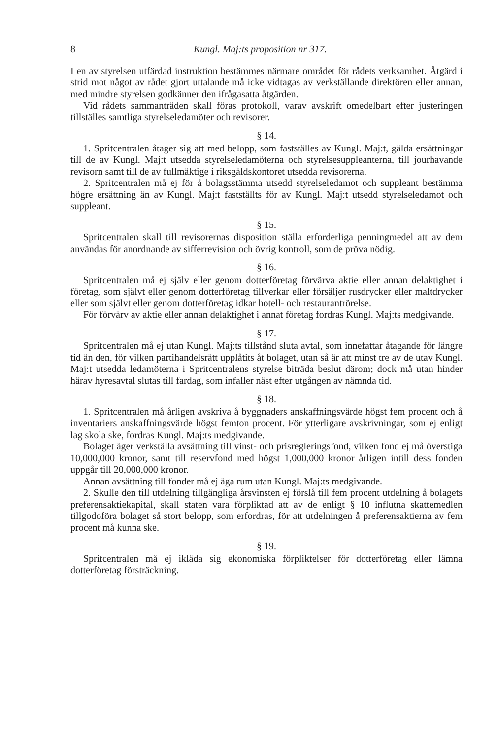8 Kungl. Maj:ts proposition nr 317.
I en av styrelsen utfärdad instruktion bestämmes närmare området för rådets verksamhet. Åtgärd i strid mot något av rådet gjort uttalande må icke vidtagas av verkställande direktören eller annan, med mindre styrelsen godkänner den ifrågasatta åtgärden.
Vid rådets sammanträden skall föras protokoll, varav avskrift omedelbart efter justeringen tillställes samtliga styrelseledamöter och revisorer.
§ 14.
1. Spritcentralen åtager sig att med belopp, som fastställes av Kungl. Maj:t, gälda ersättningar till de av Kungl. Maj:t utsedda styrelseledamöterna och styrelsesuppleanterna, till jourhavande revisorn samt till de av fullmäktige i riksgäldskontoret utsedda revisorerna.
2. Spritcentralen må ej för å bolagsstämma utsedd styrelseledamot och suppleant bestämma högre ersättning än av Kungl. Maj:t fastställts för av Kungl. Maj:t utsedd styrelseledamot och suppleant.
§ 15.
Spritcentralen skall till revisorernas disposition ställa erforderliga penningmedel att av dem användas för anordnande av sifferrevision och övrig kontroll, som de pröva nödig.
§ 16.
Spritcentralen må ej själv eller genom dotterföretag förvärva aktie eller annan delaktighet i företag, som självt eller genom dotterföretag tillverkar eller försäljer rusdrycker eller maltdrycker eller som självt eller genom dotterföretag idkar hotell- och restaurantrörelse.
För förvärv av aktie eller annan delaktighet i annat företag fordras Kungl. Maj:ts medgivande.
§ 17.
Spritcentralen må ej utan Kungl. Maj:ts tillstånd sluta avtal, som innefattar åtagande för längre tid än den, för vilken partihandelsrätt upplåtits åt bolaget, utan så är att minst tre av de utav Kungl. Maj:t utsedda ledamöterna i Spritcentralens styrelse biträda beslut därom; dock må utan hinder härav hyresavtal slutas till fardag, som infaller näst efter utgången av nämnda tid.
§ 18.
1. Spritcentralen må årligen avskriva å byggnaders anskaffningsvärde högst fem procent och å inventariers anskaffningsvärde högst femton procent. För ytterligare avskrivningar, som ej enligt lag skola ske, fordras Kungl. Maj:ts medgivande.
Bolaget äger verkställa avsättning till vinst- och prisregleringsfond, vilken fond ej må överstiga 10,000,000 kronor, samt till reservfond med högst 1,000,000 kronor årligen intill dess fonden uppgår till 20,000,000 kronor.
Annan avsättning till fonder må ej äga rum utan Kungl. Maj:ts medgivande.
2. Skulle den till utdelning tillgängliga årsvinsten ej förslå till fem procent utdelning å bolagets preferensaktiekapital, skall staten vara förpliktad att av de enligt § 10 influtna skattemedlen tillgodoföra bolaget så stort belopp, som erfordras, för att utdelningen å preferensaktierna av fem procent må kunna ske.
§ 19.
Spritcentralen må ej ikläda sig ekonomiska förpliktelser för dotterföretag eller lämna dotterföretag försträckning.